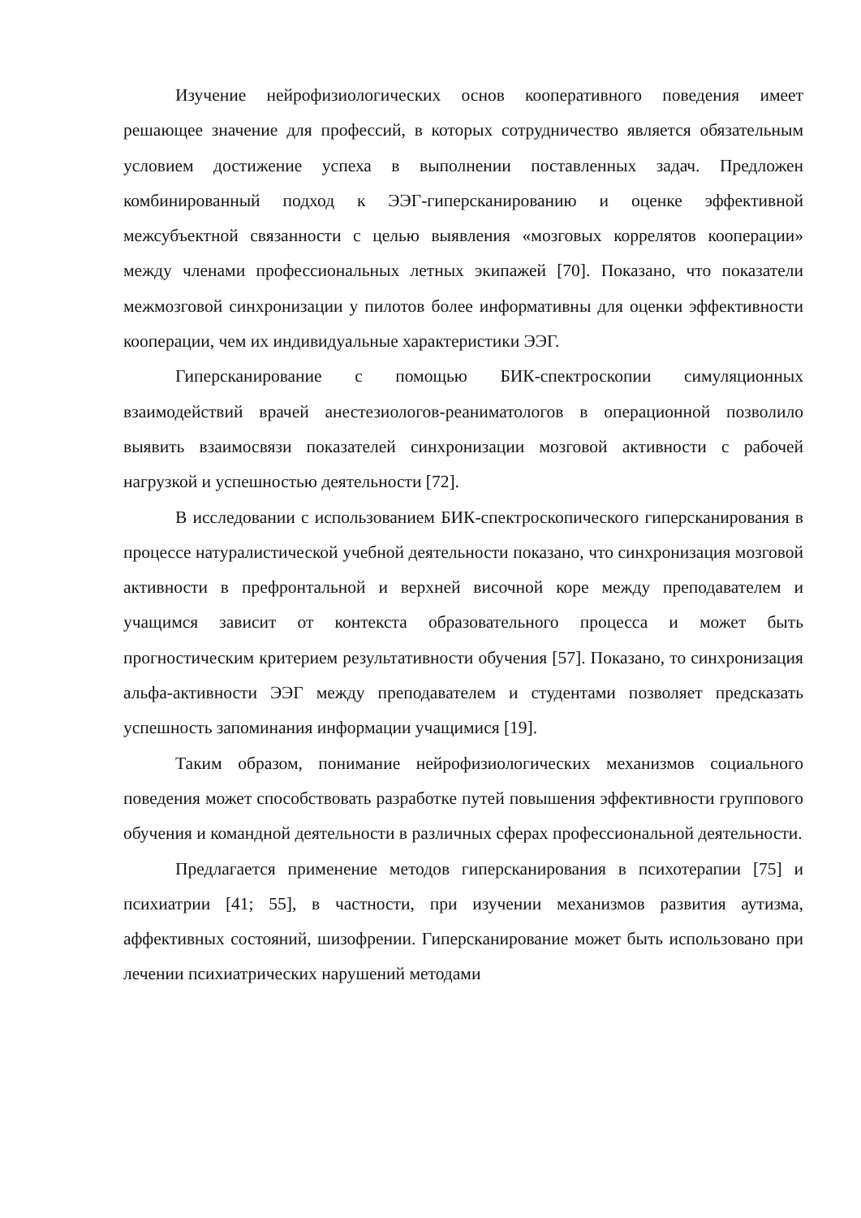Изучение нейрофизиологических основ кооперативного поведения имеет решающее значение для профессий, в которых сотрудничество является обязательным условием достижение успеха в выполнении поставленных задач. Предложен комбинированный подход к ЭЭГ-гиперсканированию и оценке эффективной межсубъектной связанности с целью выявления «мозговых коррелятов кооперации» между членами профессиональных летных экипажей [70]. Показано, что показатели межмозговой синхронизации у пилотов более информативны для оценки эффективности кооперации, чем их индивидуальные характеристики ЭЭГ.
Гиперсканирование с помощью БИК-спектроскопии симуляционных взаимодействий врачей анестезиологов-реаниматологов в операционной позволило выявить взаимосвязи показателей синхронизации мозговой активности с рабочей нагрузкой и успешностью деятельности [72].
В исследовании с использованием БИК-спектроскопического гиперсканирования в процессе натуралистической учебной деятельности показано, что синхронизация мозговой активности в префронтальной и верхней височной коре между преподавателем и учащимся зависит от контекста образовательного процесса и может быть прогностическим критерием результативности обучения [57]. Показано, то синхронизация альфа-активности ЭЭГ между преподавателем и студентами позволяет предсказать успешность запоминания информации учащимися [19].
Таким образом, понимание нейрофизиологических механизмов социального поведения может способствовать разработке путей повышения эффективности группового обучения и командной деятельности в различных сферах профессиональной деятельности.
Предлагается применение методов гиперсканирования в психотерапии [75] и психиатрии [41; 55], в частности, при изучении механизмов развития аутизма, аффективных состояний, шизофрении. Гиперсканирование может быть использовано при лечении психиатрических нарушений методами